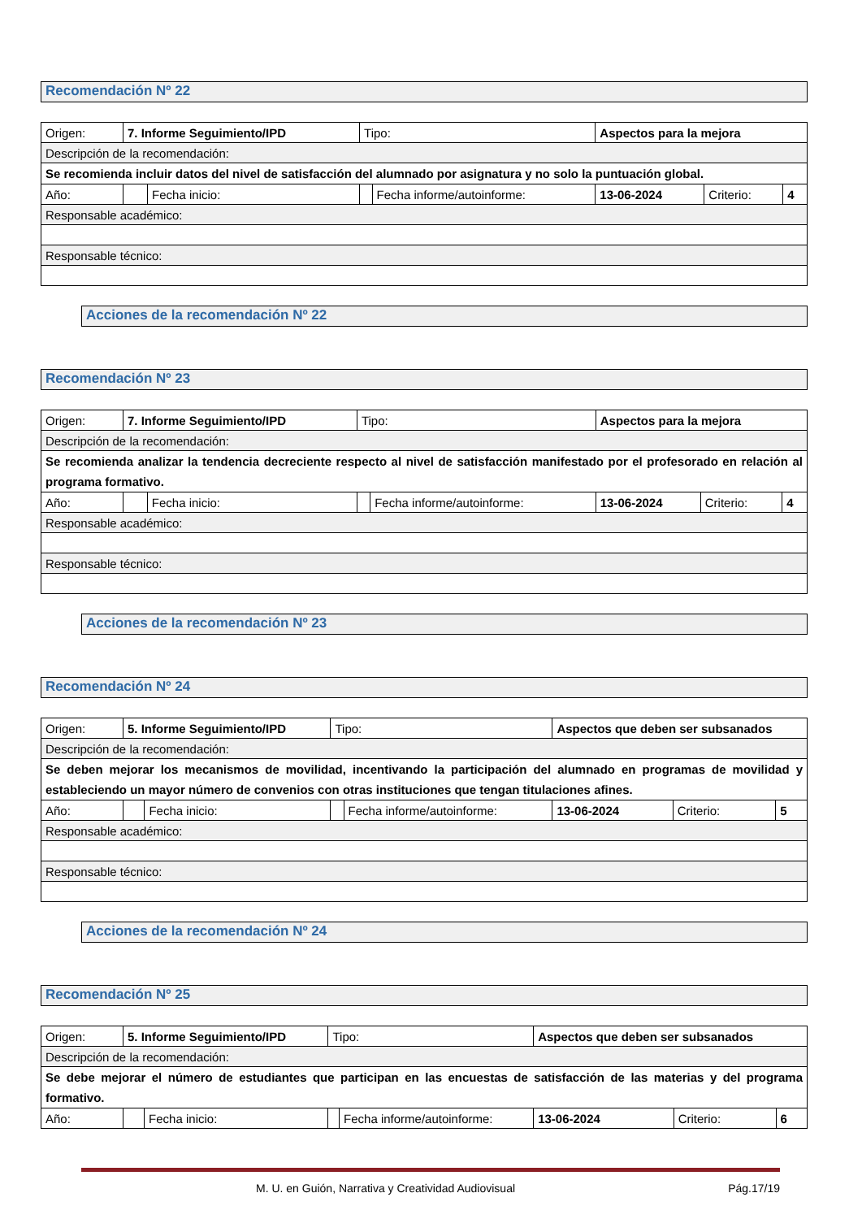Recomendación Nº 22
| Origen: | 7. Informe Seguimiento/IPD | | | Tipo: | | Aspectos para la mejora | | |
| Descripción de la recomendación: | | | | | | | | |
| Se recomienda incluir datos del nivel de satisfacción del alumnado por asignatura y no solo la puntuación global. | | | | | | | | |
| Año: | | | Fecha inicio: | | Fecha informe/autoinforme: | 13-06-2024 | Criterio: | 4 |
| Responsable académico: | | | | | | | | |
| Responsable técnico: | | | | | | | | |
Acciones de la recomendación Nº 22
Recomendación Nº 23
| Origen: | 7. Informe Seguimiento/IPD | | | Tipo: | | Aspectos para la mejora | | |
| Descripción de la recomendación: | | | | | | | | |
| Se recomienda analizar la tendencia decreciente respecto al nivel de satisfacción manifestado por el profesorado en relación al programa formativo. | | | | | | | | |
| Año: | | | Fecha inicio: | | Fecha informe/autoinforme: | 13-06-2024 | Criterio: | 4 |
| Responsable académico: | | | | | | | | |
| Responsable técnico: | | | | | | | | |
Acciones de la recomendación Nº 23
Recomendación Nº 24
| Origen: | 5. Informe Seguimiento/IPD | | | Tipo: | | Aspectos que deben ser subsanados | | |
| Descripción de la recomendación: | | | | | | | | |
| Se deben mejorar los mecanismos de movilidad, incentivando la participación del alumnado en programas de movilidad y estableciendo un mayor número de convenios con otras instituciones que tengan titulaciones afines. | | | | | | | | |
| Año: | | | Fecha inicio: | | Fecha informe/autoinforme: | 13-06-2024 | Criterio: | 5 |
| Responsable académico: | | | | | | | | |
| Responsable técnico: | | | | | | | | |
Acciones de la recomendación Nº 24
Recomendación Nº 25
| Origen: | 5. Informe Seguimiento/IPD | | | Tipo: | | Aspectos que deben ser subsanados | | |
| Descripción de la recomendación: | | | | | | | | |
| Se debe mejorar el número de estudiantes que participan en las encuestas de satisfacción de las materias y del programa formativo. | | | | | | | | |
| Año: | | | Fecha inicio: | | Fecha informe/autoinforme: | 13-06-2024 | Criterio: | 6 |
M. U. en Guión, Narrativa y Creatividad Audiovisual Pág.17/19